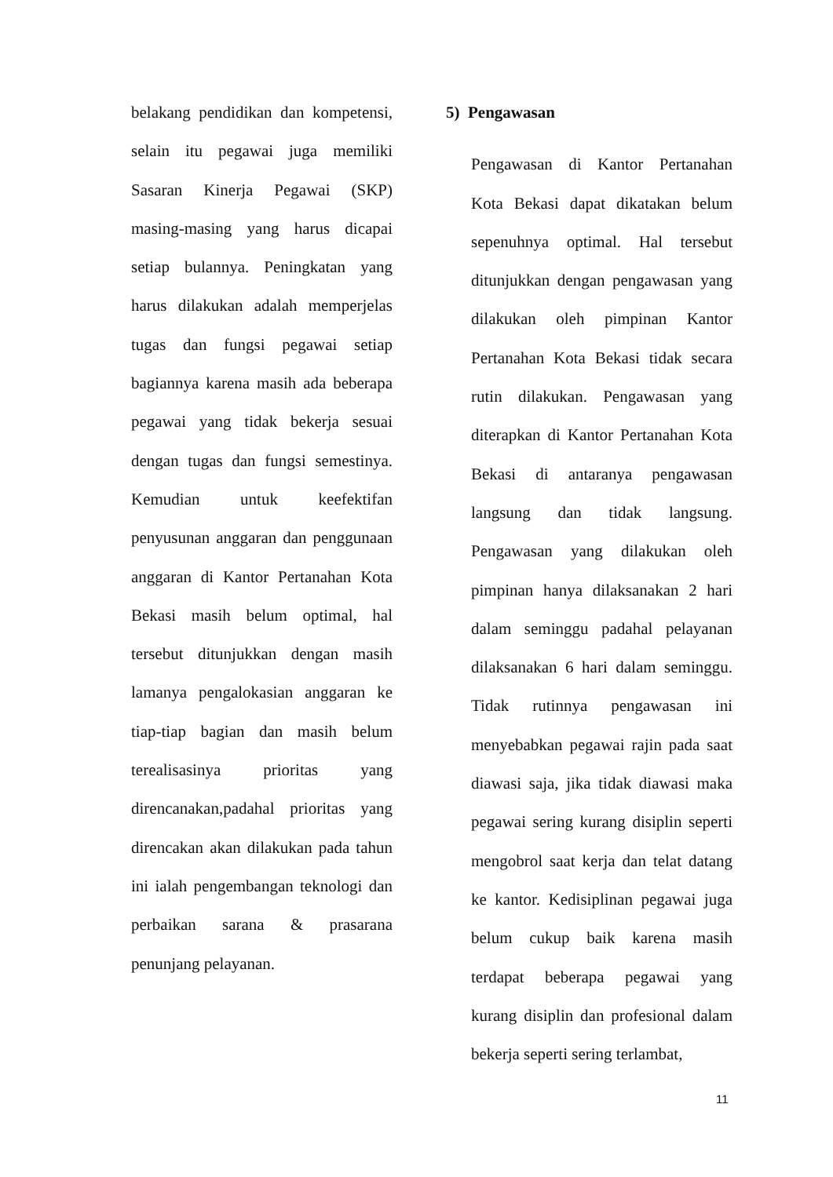belakang pendidikan dan kompetensi, selain itu pegawai juga memiliki Sasaran Kinerja Pegawai (SKP) masing-masing yang harus dicapai setiap bulannya. Peningkatan yang harus dilakukan adalah memperjelas tugas dan fungsi pegawai setiap bagiannya karena masih ada beberapa pegawai yang tidak bekerja sesuai dengan tugas dan fungsi semestinya. Kemudian untuk keefektifan penyusunan anggaran dan penggunaan anggaran di Kantor Pertanahan Kota Bekasi masih belum optimal, hal tersebut ditunjukkan dengan masih lamanya pengalokasian anggaran ke tiap-tiap bagian dan masih belum terealisasinya prioritas yang direncanakan,padahal prioritas yang direncakan akan dilakukan pada tahun ini ialah pengembangan teknologi dan perbaikan sarana & prasarana penunjang pelayanan.
5) Pengawasan
Pengawasan di Kantor Pertanahan Kota Bekasi dapat dikatakan belum sepenuhnya optimal. Hal tersebut ditunjukkan dengan pengawasan yang dilakukan oleh pimpinan Kantor Pertanahan Kota Bekasi tidak secara rutin dilakukan. Pengawasan yang diterapkan di Kantor Pertanahan Kota Bekasi di antaranya pengawasan langsung dan tidak langsung. Pengawasan yang dilakukan oleh pimpinan hanya dilaksanakan 2 hari dalam seminggu padahal pelayanan dilaksanakan 6 hari dalam seminggu. Tidak rutinnya pengawasan ini menyebabkan pegawai rajin pada saat diawasi saja, jika tidak diawasi maka pegawai sering kurang disiplin seperti mengobrol saat kerja dan telat datang ke kantor. Kedisiplinan pegawai juga belum cukup baik karena masih terdapat beberapa pegawai yang kurang disiplin dan profesional dalam bekerja seperti sering terlambat,
11